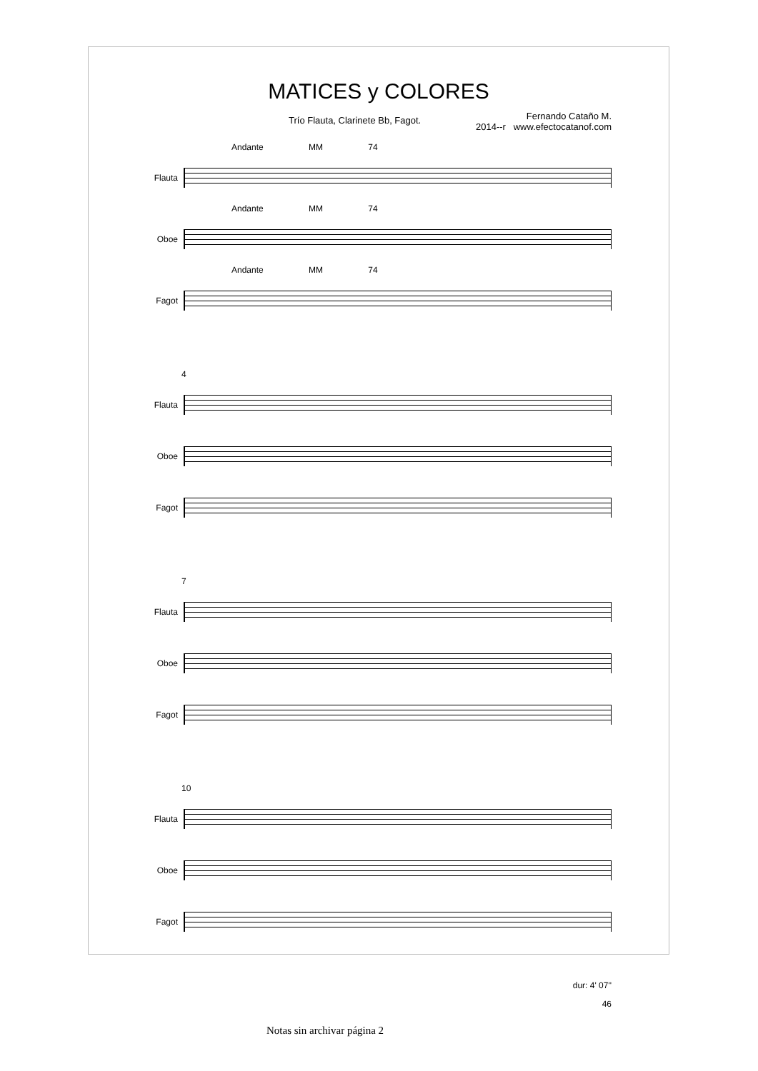MATICES y COLORES
Trío Flauta, Clarinete Bb, Fagot.
Fernando Cataño M.
2014--r www.efectocatanof.com
Andante MM 74
Flauta
Andante MM 74
Oboe
Andante MM 74
Fagot
4
Flauta
Oboe
Fagot
7
Flauta
Oboe
Fagot
10
Flauta
Oboe
Fagot
dur: 4' 07''
46
Notas sin archivar página 2